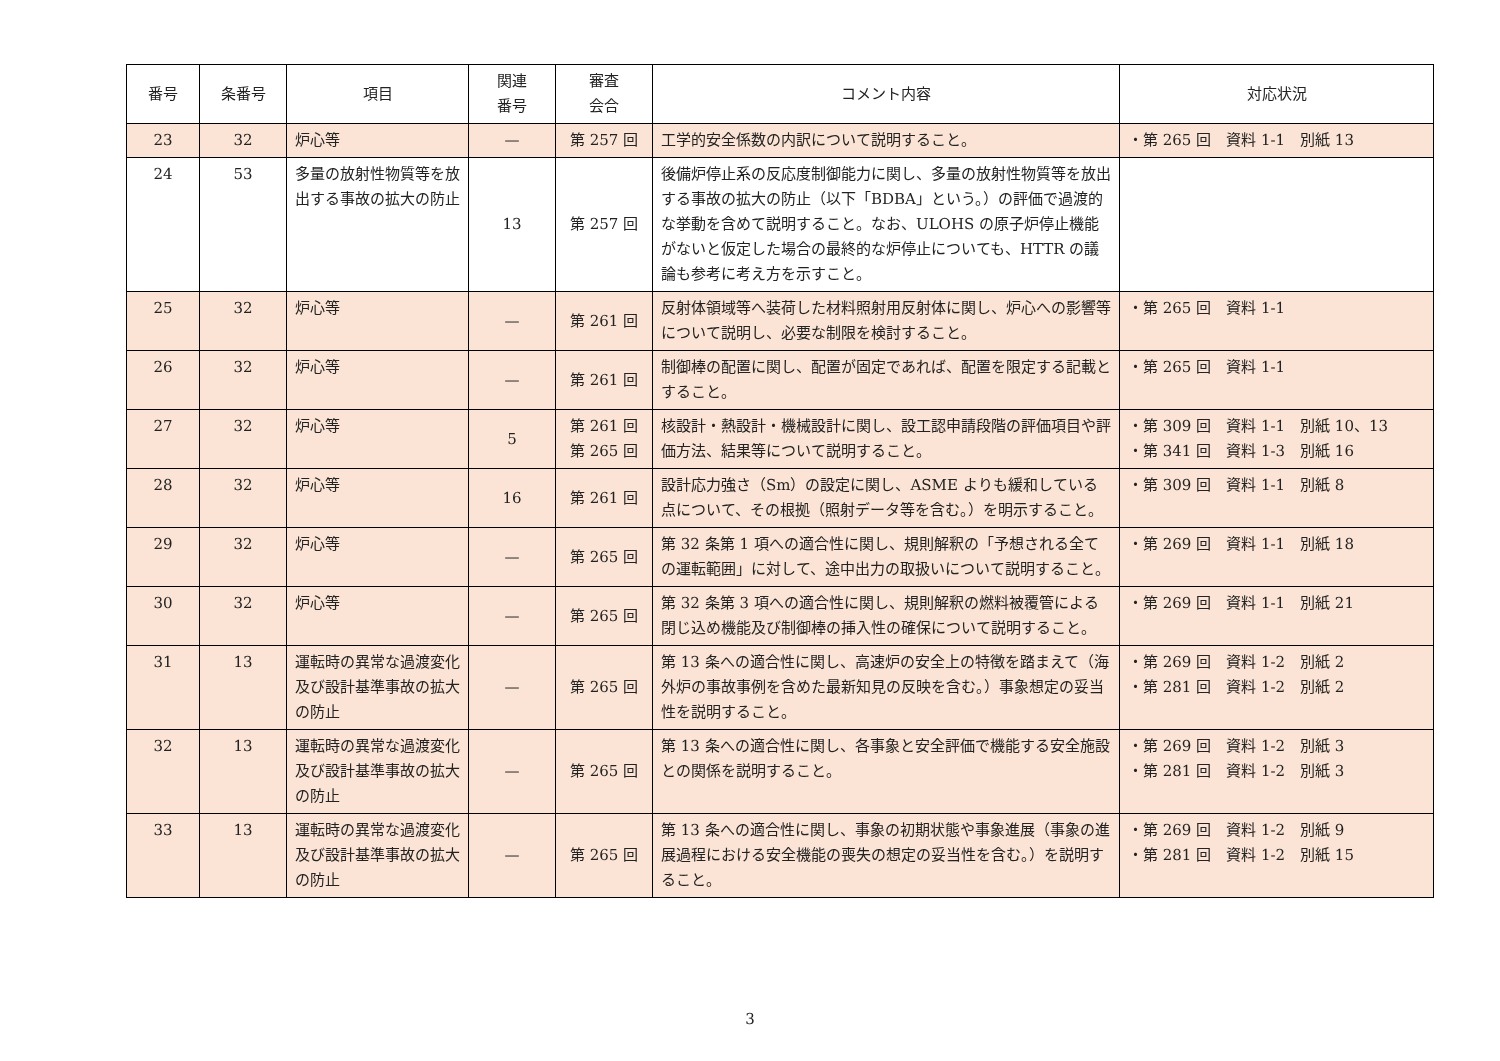| 番号 | 条番号 | 項目 | 関連 番号 | 審査 会合 | コメント内容 | 対応状況 |
| --- | --- | --- | --- | --- | --- | --- |
| 23 | 32 | 炉心等 | — | 第 257 回 | 工学的安全係数の内訳について説明すること。 | ・第 265 回 資料 1-1 別紙 13 |
| 24 | 53 | 多量の放射性物質等を放出する事故の拡大の防止 | 13 | 第 257 回 | 後備炉停止系の反応度制御能力に関し、多量の放射性物質等を放出する事故の拡大の防止（以下「BDBA」という。）の評価で過渡的な挙動を含めて説明すること。なお、ULOHS の原子炉停止機能がないと仮定した場合の最終的な炉停止についても、HTTR の議論も参考に考え方を示すこと。 | |
| 25 | 32 | 炉心等 | — | 第 261 回 | 反射体領域等へ装荷した材料照射用反射体に関し、炉心への影響等について説明し、必要な制限を検討すること。 | ・第 265 回 資料 1-1 |
| 26 | 32 | 炉心等 | — | 第 261 回 | 制御棒の配置に関し、配置が固定であれば、配置を限定する記載とすること。 | ・第 265 回 資料 1-1 |
| 27 | 32 | 炉心等 | 5 | 第 261 回 第 265 回 | 核設計・熱設計・機械設計に関し、設工認申請段階の評価項目や評価方法、結果等について説明すること。 | ・第 309 回 資料 1-1 別紙 10、13 ・第 341 回 資料 1-3 別紙 16 |
| 28 | 32 | 炉心等 | 16 | 第 261 回 | 設計応力強さ（Sm）の設定に関し、ASME よりも緩和している点について、その根拠（照射データ等を含む。）を明示すること。 | ・第 309 回 資料 1-1 別紙 8 |
| 29 | 32 | 炉心等 | — | 第 265 回 | 第 32 条第 1 項への適合性に関し、規則解釈の「予想される全ての運転範囲」に対して、途中出力の取扱いについて説明すること。 | ・第 269 回 資料 1-1 別紙 18 |
| 30 | 32 | 炉心等 | — | 第 265 回 | 第 32 条第 3 項への適合性に関し、規則解釈の燃料被覆管による閉じ込め機能及び制御棒の挿入性の確保について説明すること。 | ・第 269 回 資料 1-1 別紙 21 |
| 31 | 13 | 運転時の異常な過渡変化及び設計基準事故の拡大の防止 | — | 第 265 回 | 第 13 条への適合性に関し、高速炉の安全上の特徴を踏まえて（海外炉の事故事例を含めた最新知見の反映を含む。）事象想定の妥当性を説明すること。 | ・第 269 回 資料 1-2 別紙 2 ・第 281 回 資料 1-2 別紙 2 |
| 32 | 13 | 運転時の異常な過渡変化及び設計基準事故の拡大の防止 | — | 第 265 回 | 第 13 条への適合性に関し、各事象と安全評価で機能する安全施設との関係を説明すること。 | ・第 269 回 資料 1-2 別紙 3 ・第 281 回 資料 1-2 別紙 3 |
| 33 | 13 | 運転時の異常な過渡変化及び設計基準事故の拡大の防止 | — | 第 265 回 | 第 13 条への適合性に関し、事象の初期状態や事象進展（事象の進展過程における安全機能の喪失の想定の妥当性を含む。）を説明すること。 | ・第 269 回 資料 1-2 別紙 9 ・第 281 回 資料 1-2 別紙 15 |
3